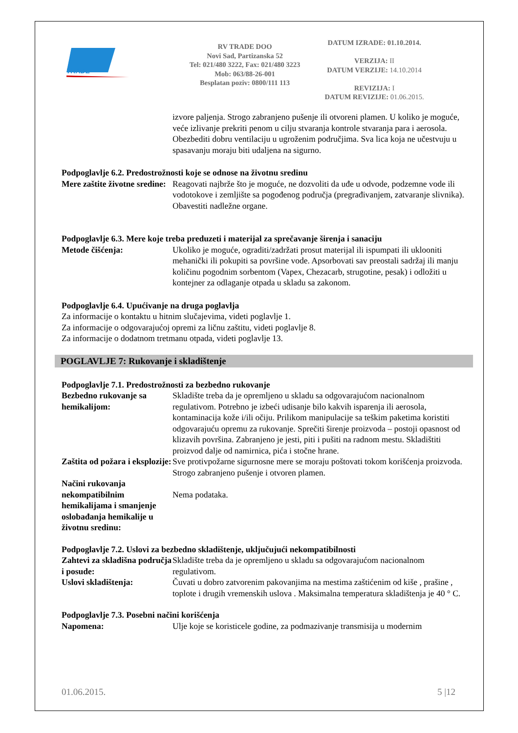TRADE
RV TRADE DOO
Novi Sad, Partizanska 52
Tel: 021/480 3222, Fax: 021/480 3223
Mob: 063/88-26-001
Besplatan poziv: 0800/111 113
DATUM IZRADE: 01.10.2014.
VERZIJA: II
DATUM VERZIJE: 14.10.2014
REVIZIJA: I
DATUM REVIZIJE: 01.06.2015.
izvore paljenja. Strogo zabranjeno pušenje ili otvoreni plamen. U koliko je moguće, veće izlivanje prekriti penom u cilju stvaranja kontrole stvaranja para i aerosola. Obezbediti dobru ventilaciju u ugroženim područjima. Sva lica koja ne učestvuju u spasavanju moraju biti udaljena na sigurno.
Podpoglavlje 6.2. Predostrožnosti koje se odnose na životnu sredinu
Mere zaštite životne sredine:
Reagovati najbrže što je moguće, ne dozvoliti da uđe u odvode, podzemne vode ili vodotokove i zemljište sa pogođenog područja (pregrađivanjem, zatvaranje slivnika). Obavestiti nadležne organe.
Podpoglavlje 6.3. Mere koje treba preduzeti i materijal za sprečavanje širenja i sanaciju
Metode čišćenja: Ukoliko je moguće, ograditi/zadržati prosut materijal ili ispumpati ili uklooniti mehanički ili pokupiti sa površine vode. Apsorbovati sav preostali sadržaj ili manju količinu pogodnim sorbentom (Vapex, Chezacarb, strugotine, pesak) i odložiti u kontejner za odlaganje otpada u skladu sa zakonom.
Podpoglavlje 6.4. Upućivanje na druga poglavlja
Za informacije o kontaktu u hitnim slučajevima, videti poglavlje 1.
Za informacije o odgovarajućoj opremi za ličnu zaštitu, videti poglavlje 8.
Za informacije o dodatnom tretmanu otpada, videti poglavlje 13.
POGLAVLJE 7: Rukovanje i skladištenje
Podpoglavlje 7.1. Predostrožnosti za bezbedno rukovanje
Bezbedno rukovanje sa hemikalijom:
Skladište treba da je opremljeno u skladu sa odgovarajućom nacionalnom regulativom. Potrebno je izbeći udisanje bilo kakvih isparenja ili aerosola, kontaminacija kože i/ili očiju. Prilikom manipulacije sa teškim paketima koristiti odgovarajuću opremu za rukovanje. Sprečiti širenje proizvoda – postoji opasnost od klizavih površina. Zabranjeno je jesti, piti i pušiti na radnom mestu. Skladištiti proizvod dalje od namirnica, pića i stočne hrane.
Zaštita od požara i eksplozije:
Sve protivpožarne sigurnosne mere se moraju poštovati tokom korišćenja proizvoda. Strogo zabranjeno pušenje i otvoren plamen.
Načini rukovanja nekompatibilnim hemikalijama i smanjenje oslobađanja hemikalije u životnu sredinu:
Nema podataka.
Podpoglavlje 7.2. Uslovi za bezbedno skladištenje, uključujući nekompatibilnosti
Zahtevi za skladišna područja i posude:
Skladište treba da je opremljeno u skladu sa odgovarajućom nacionalnom regulativom.
Uslovi skladištenja: Čuvati u dobro zatvorenim pakovanjima na mestima zaštićenim od kiše , prašine , toplote i drugih vremenskih uslova . Maksimalna temperatura skladištenja je 40 ° C.
Podpoglavlje 7.3. Posebni načini korišćenja
Napomena: Ulje koje se koristicele godine, za podmazivanje transmisija u modernim
01.06.2015. 5 |12